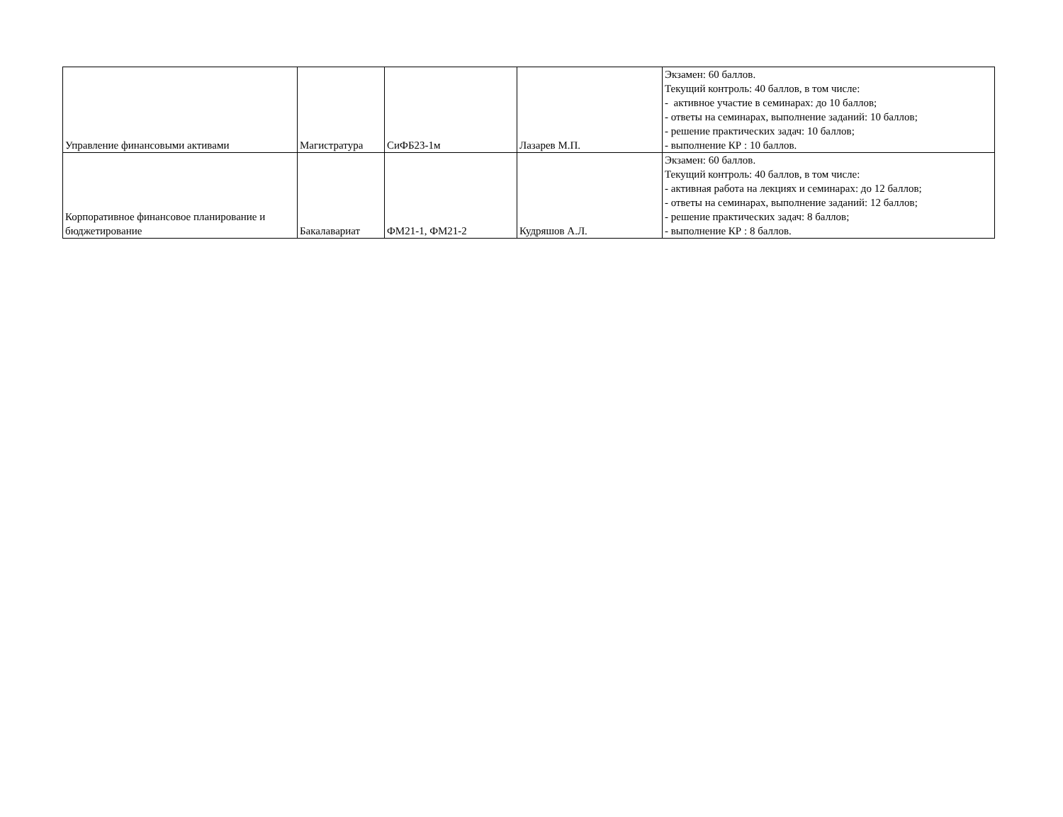| Управление финансовыми активами | Магистратура | СиФБ23-1м | Лазарев М.П. | Экзамен: 60 баллов. Текущий контроль: 40 баллов, в том числе: - активное участие в семинарах: до 10 баллов; - ответы на семинарах, выполнение заданий: 10 баллов; - решение практических задач: 10 баллов; - выполнение КР : 10 баллов. |
| Корпоративное финансовое планирование и бюджетирование | Бакалавариат | ФМ21-1, ФМ21-2 | Кудряшов А.Л. | Экзамен: 60 баллов. Текущий контроль: 40 баллов, в том числе: - активная работа на лекциях и семинарах: до 12 баллов; - ответы на семинарах, выполнение заданий: 12 баллов; - решение практических задач: 8 баллов; - выполнение КР : 8 баллов. |